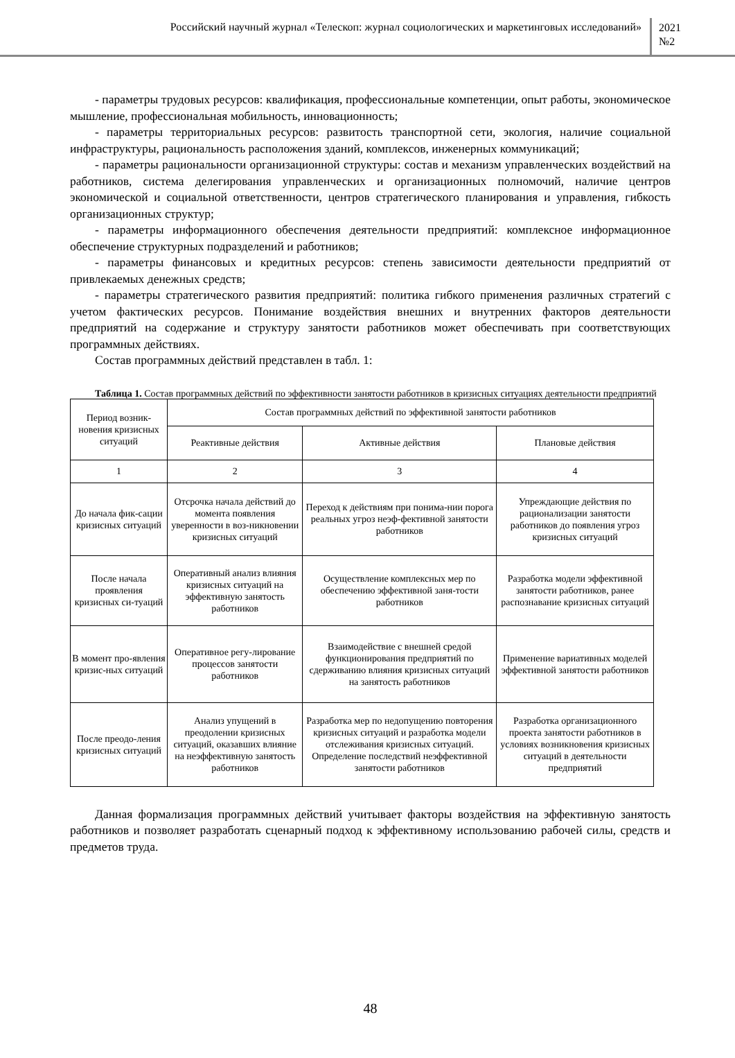Российский научный журнал «Телескоп: журнал социологических и маркетинговых исследований»
2021
№2
- параметры трудовых ресурсов: квалификация, профессиональные компетенции, опыт работы, экономическое мышление, профессиональная мобильность, инновационность;
- параметры территориальных ресурсов: развитость транспортной сети, экология, наличие социальной инфраструктуры, рациональность расположения зданий, комплексов, инженерных коммуникаций;
- параметры рациональности организационной структуры: состав и механизм управленческих воздействий на работников, система делегирования управленческих и организационных полномочий, наличие центров экономической и социальной ответственности, центров стратегического планирования и управления, гибкость организационных структур;
- параметры информационного обеспечения деятельности предприятий: комплексное информационное обеспечение структурных подразделений и работников;
- параметры финансовых и кредитных ресурсов: степень зависимости деятельности предприятий от привлекаемых денежных средств;
- параметры стратегического развития предприятий: политика гибкого применения различных стратегий с учетом фактических ресурсов. Понимание воздействия внешних и внутренних факторов деятельности предприятий на содержание и структуру занятости работников может обеспечивать при соответствующих программных действиях.
Состав программных действий представлен в табл. 1:
Таблица 1. Состав программных действий по эффективности занятости работников в кризисных ситуациях деятельности предприятий
| Период возник-новения кризисных ситуаций | Состав программных действий по эффективной занятости работников | | |
| --- | --- | --- | --- |
| | Реактивные действия | Активные действия | Плановые действия |
| 1 | 2 | 3 | 4 |
| До начала фик-сации кризисных ситуаций | Отсрочка начала действий до момента появления уверенности в воз-никновении кризисных ситуаций | Переход к действиям при понима-нии порога реальных угроз неэф-фективной занятости работников | Упреждающие действия по рационализации занятости работников до появления угроз кризисных ситуаций |
| После начала проявления кризисных си-туаций | Оперативный анализ влияния кризисных ситуаций на эффективную занятость работников | Осуществление комплексных мер по обеспечению эффективной заня-тости работников | Разработка модели эффективной занятости работников, ранее распознавание кризисных ситуаций |
| В момент про-явления кризис-ных ситуаций | Оперативное регу-лирование процессов занятости работников | Взаимодействие с внешней средой функционирования предприятий по сдерживанию влияния кризисных ситуаций на занятость работников | Применение вариативных моделей эффективной занятости работников |
| После преодо-ления кризисных ситуаций | Анализ упущений в преодолении кризисных ситуаций, оказавших влияние на неэффективную занятость работников | Разработка мер по недопущению повторения кризисных ситуаций и разработка модели отслеживания кризисных ситуаций. Определение последствий неэффективной занятости работников | Разработка организационного проекта занятости работников в условиях возникновения кризисных ситуаций в деятельности предприятий |
Данная формализация программных действий учитывает факторы воздействия на эффективную занятость работников и позволяет разработать сценарный подход к эффективному использованию рабочей силы, средств и предметов труда.
48